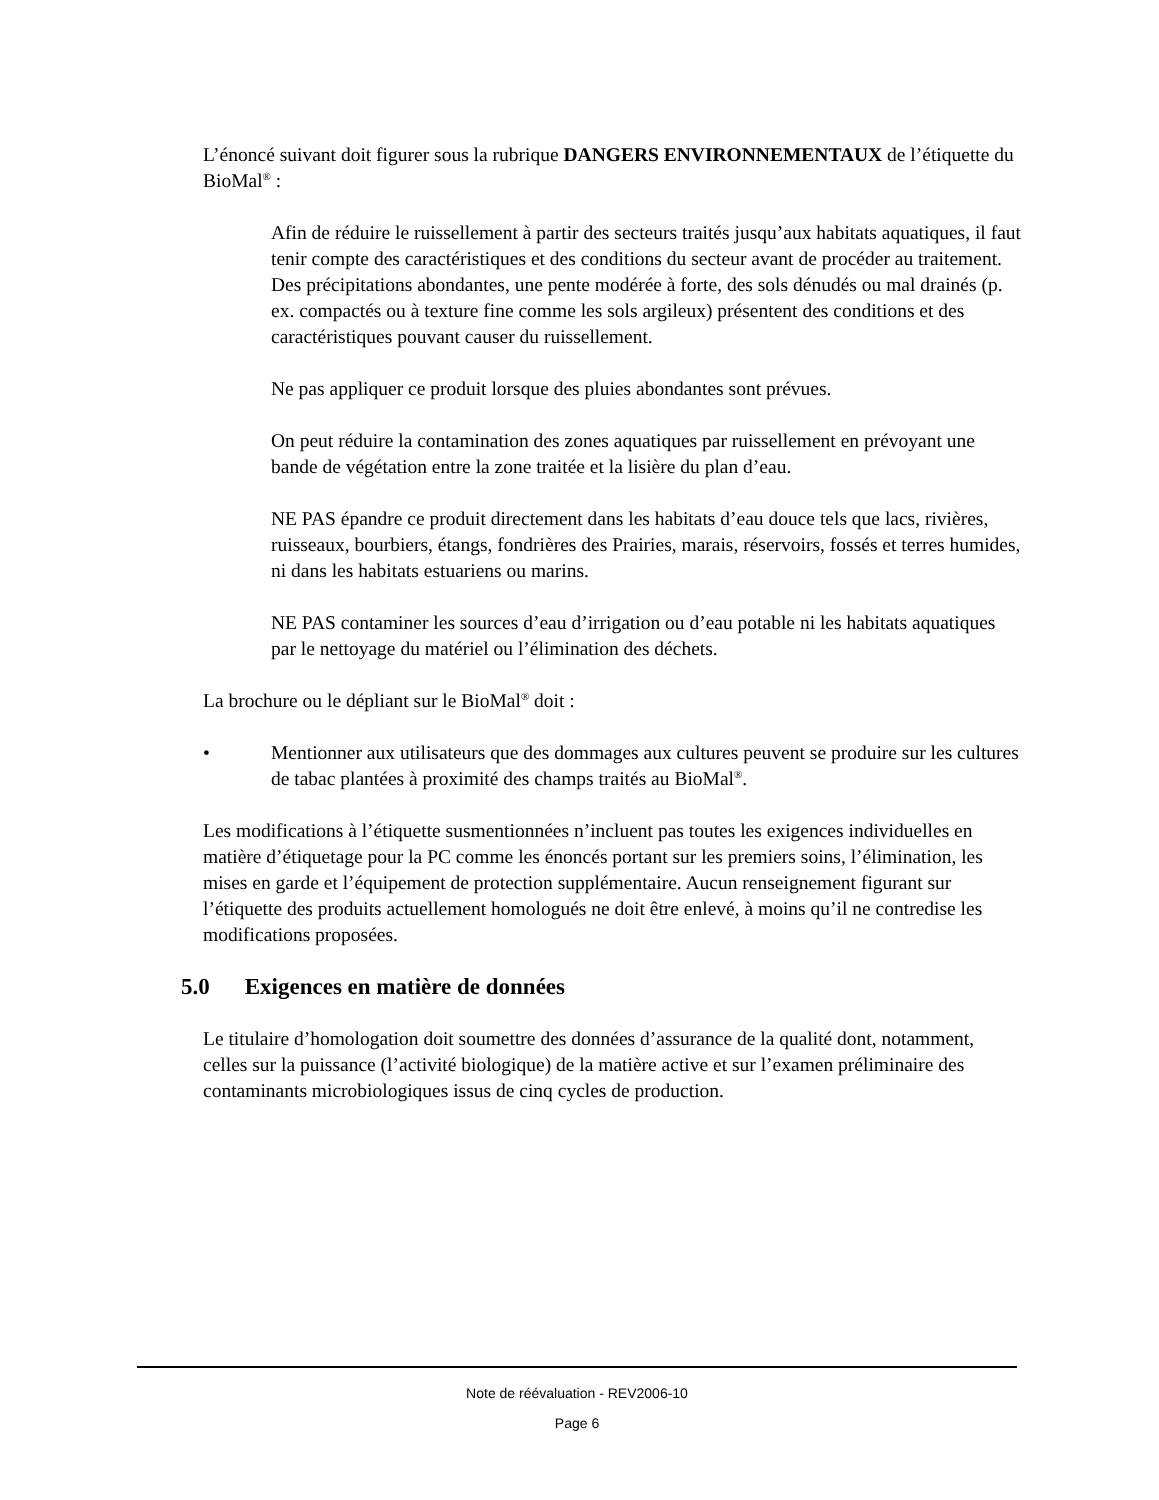L’énoncé suivant doit figurer sous la rubrique DANGERS ENVIRONNEMENTAUX de l’étiquette du BioMal<sup>®</sup> :
Afin de réduire le ruissellement à partir des secteurs traités jusqu’aux habitats aquatiques, il faut tenir compte des caractéristiques et des conditions du secteur avant de procéder au traitement. Des précipitations abondantes, une pente modérée à forte, des sols dénudés ou mal drainés (p. ex. compactés ou à texture fine comme les sols argileux) présentent des conditions et des caractéristiques pouvant causer du ruissellement.
Ne pas appliquer ce produit lorsque des pluies abondantes sont prévues.
On peut réduire la contamination des zones aquatiques par ruissellement en prévoyant une bande de végétation entre la zone traitée et la lisière du plan d’eau.
NE PAS épandre ce produit directement dans les habitats d’eau douce tels que lacs, rivières, ruisseaux, bourbiers, étangs, fondrières des Prairies, marais, réservoirs, fossés et terres humides, ni dans les habitats estuariens ou marins.
NE PAS contaminer les sources d’eau d’irrigation ou d’eau potable ni les habitats aquatiques par le nettoyage du matériel ou l’élimination des déchets.
La brochure ou le dépliant sur le BioMal<sup>®</sup> doit :
• Mentionner aux utilisateurs que des dommages aux cultures peuvent se produire sur les cultures de tabac plantées à proximité des champs traités au BioMal<sup>®</sup>.
Les modifications à l’étiquette susmentionnées n’incluent pas toutes les exigences individuelles en matière d’étiquetage pour la PC comme les énoncés portant sur les premiers soins, l’élimination, les mises en garde et l’équipement de protection supplémentaire. Aucun renseignement figurant sur l’étiquette des produits actuellement homologués ne doit être enlevé, à moins qu’il ne contredise les modifications proposées.
5.0 Exigences en matière de données
Le titulaire d’homologation doit soumettre des données d’assurance de la qualité dont, notamment, celles sur la puissance (l’activité biologique) de la matière active et sur l’examen préliminaire des contaminants microbiologiques issus de cinq cycles de production.
Note de réévaluation - REV2006-10
Page 6